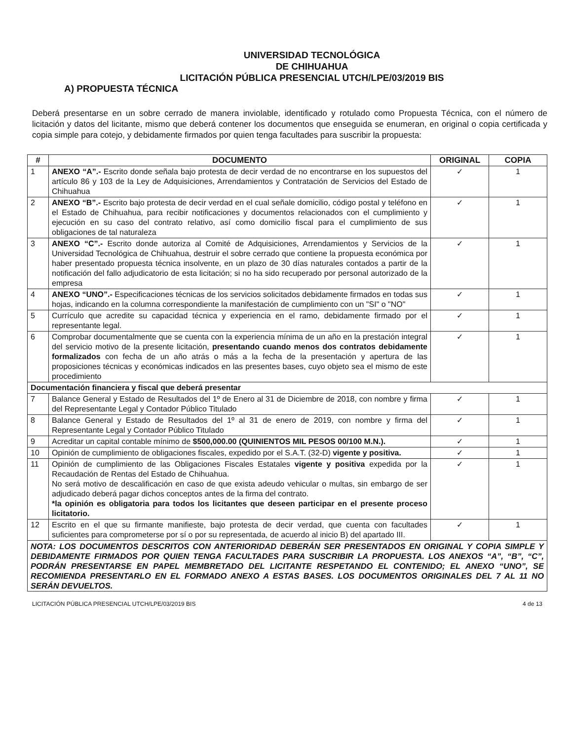UNIVERSIDAD TECNOLÓGICA
DE CHIHUAHUA
LICITACIÓN PÚBLICA PRESENCIAL UTCH/LPE/03/2019 BIS
A) PROPUESTA TÉCNICA
Deberá presentarse en un sobre cerrado de manera inviolable, identificado y rotulado como Propuesta Técnica, con el número de licitación y datos del licitante, mismo que deberá contener los documentos que enseguida se enumeran, en original o copia certificada y copia simple para cotejo, y debidamente firmados por quien tenga facultades para suscribir la propuesta:
| # | DOCUMENTO | ORIGINAL | COPIA |
| --- | --- | --- | --- |
| 1 | ANEXO “A”.- Escrito donde señala bajo protesta de decir verdad de no encontrarse en los supuestos del artículo 86 y 103 de la Ley de Adquisiciones, Arrendamientos y Contratación de Servicios del Estado de Chihuahua | ✓ | 1 |
| 2 | ANEXO “B”.- Escrito bajo protesta de decir verdad en el cual señale domicilio, código postal y teléfono en el Estado de Chihuahua, para recibir notificaciones y documentos relacionados con el cumplimiento y ejecución en su caso del contrato relativo, así como domicilio fiscal para el cumplimiento de sus obligaciones de tal naturaleza | ✓ | 1 |
| 3 | ANEXO “C”.- Escrito donde autoriza al Comité de Adquisiciones, Arrendamientos y Servicios de la Universidad Tecnológica de Chihuahua, destruir el sobre cerrado que contiene la propuesta económica por haber presentado propuesta técnica insolvente, en un plazo de 30 días naturales contados a partir de la notificación del fallo adjudicatorio de esta licitación; si no ha sido recuperado por personal autorizado de la empresa | ✓ | 1 |
| 4 | ANEXO “UNO”.- Especificaciones técnicas de los servicios solicitados debidamente firmados en todas sus hojas, indicando en la columna correspondiente la manifestación de cumplimiento con un "SI" o "NO" | ✓ | 1 |
| 5 | Currículo que acredite su capacidad técnica y experiencia en el ramo, debidamente firmado por el representante legal. | ✓ | 1 |
| 6 | Comprobar documentalmente que se cuenta con la experiencia mínima de un año en la prestación integral del servicio motivo de la presente licitación, presentando cuando menos dos contratos debidamente formalizados con fecha de un año atrás o más a la fecha de la presentación y apertura de las proposiciones técnicas y económicas indicados en las presentes bases, cuyo objeto sea el mismo de este procedimiento | ✓ | 1 |
| Documentación financiera y fiscal que deberá presentar | | | |
| 7 | Balance General y Estado de Resultados del 1º de Enero al 31 de Diciembre de 2018, con nombre y firma del Representante Legal y Contador Público Titulado | ✓ | 1 |
| 8 | Balance General y Estado de Resultados del 1º al 31 de enero de 2019, con nombre y firma del Representante Legal y Contador Público Titulado | ✓ | 1 |
| 9 | Acreditar un capital contable mínimo de $500,000.00 (QUINIENTOS MIL PESOS 00/100 M.N.). | ✓ | 1 |
| 10 | Opinión de cumplimiento de obligaciones fiscales, expedido por el S.A.T. (32-D) vigente y positiva. | ✓ | 1 |
| 11 | Opinión de cumplimiento de las Obligaciones Fiscales Estatales vigente y positiva expedida por la Recaudación de Rentas del Estado de Chihuahua. No será motivo de descalificación en caso de que exista adeudo vehicular o multas, sin embargo de ser adjudicado deberá pagar dichos conceptos antes de la firma del contrato. *la opinión es obligatoria para todos los licitantes que deseen participar en el presente proceso licitatorio. | ✓ | 1 |
| 12 | Escrito en el que su firmante manifieste, bajo protesta de decir verdad, que cuenta con facultades suficientes para comprometerse por sí o por su representada, de acuerdo al inicio B) del apartado III. | ✓ | 1 |
| NOTA: LOS DOCUMENTOS DESCRITOS CON ANTERIORIDAD DEBERÁN SER PRESENTADOS EN ORIGINAL Y COPIA SIMPLE Y DEBIDAMENTE FIRMADOS POR QUIEN TENGA FACULTADES PARA SUSCRIBIR LA PROPUESTA. LOS ANEXOS “A”, “B”, “C”, PODRÁN PRESENTARSE EN PAPEL MEMBRETADO DEL LICITANTE RESPETANDO EL CONTENIDO; EL ANEXO “UNO”, SE RECOMIENDA PRESENTARLO EN EL FORMADO ANEXO A ESTAS BASES. LOS DOCUMENTOS ORIGINALES DEL 7 AL 11 NO SERÁN DEVUELTOS. | | | |
LICITACIÓN PÚBLICA PRESENCIAL UTCH/LPE/03/2019 BIS 4 de 13